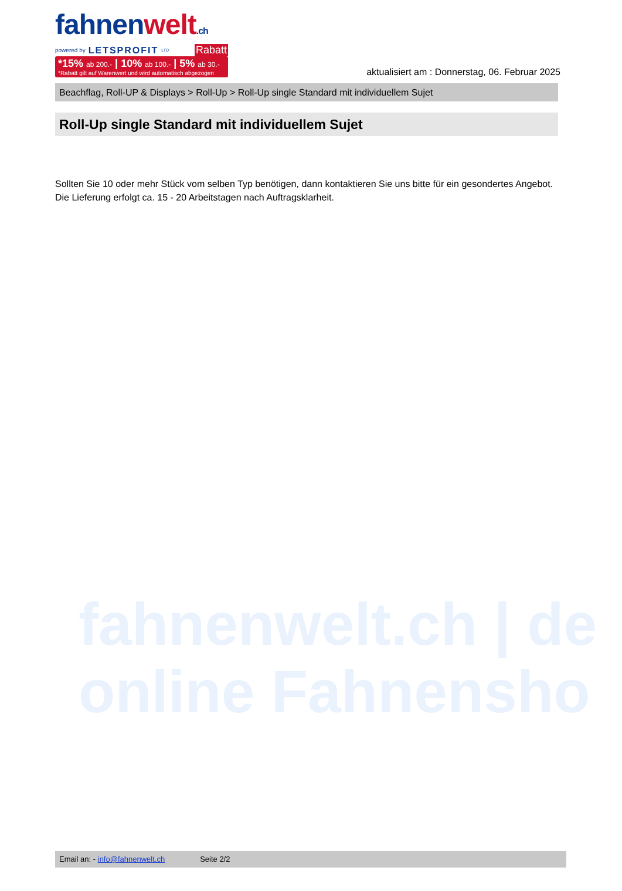fahnen welt.ch
powered by LETSPROFIT LTD Rabatt
*15% ab 200.- | 10% ab 100.- | 5% ab 30.-
*Rabatt gilt auf Warenwert und wird automatisch abgezogen
aktualisiert am : Donnerstag, 06. Februar 2025
Beachflag, Roll-UP & Displays > Roll-Up > Roll-Up single Standard mit individuellem Sujet
Roll-Up single Standard mit individuellem Sujet
Sollten Sie 10 oder mehr Stück vom selben Typ benötigen, dann kontaktieren Sie uns bitte für ein gesondertes Angebot.
Die Lieferung erfolgt ca. 15 - 20 Arbeitstagen nach Auftragsklarheit.
fahnenwelt.ch | de
online Fahnensho
Email an: - info@fahnenwelt.ch Seite 2/2